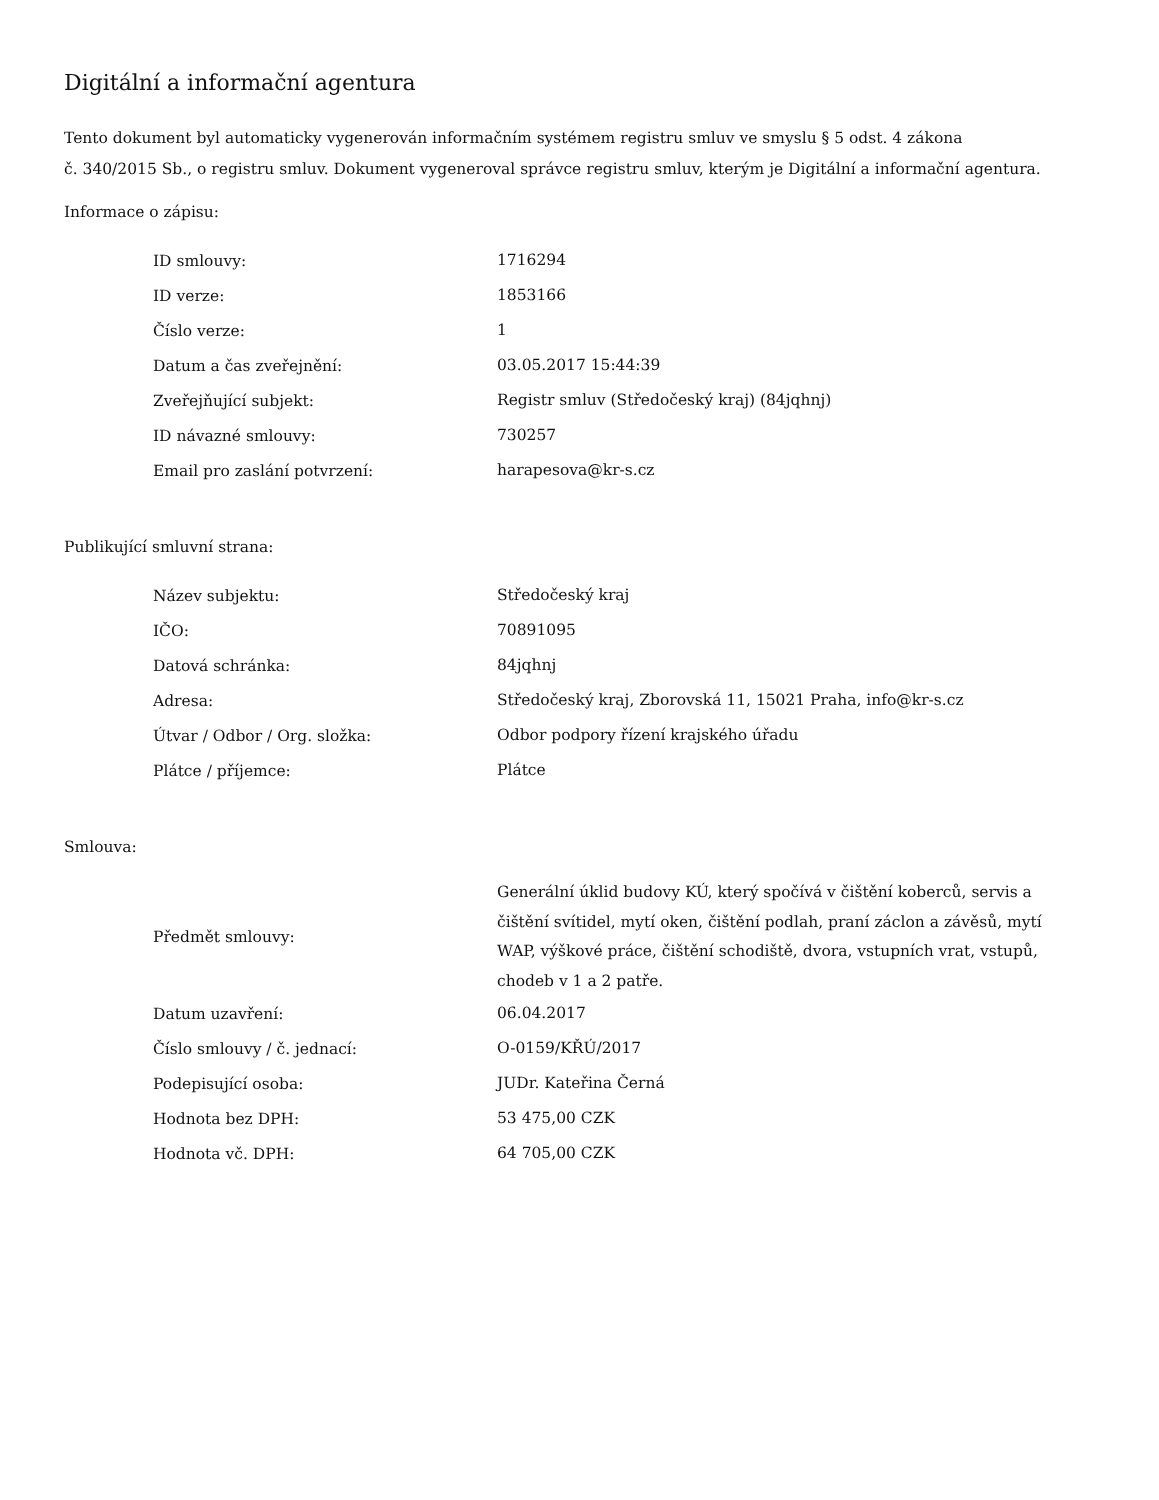Digitální a informační agentura
Tento dokument byl automaticky vygenerován informačním systémem registru smluv ve smyslu § 5 odst. 4 zákona
č. 340/2015 Sb., o registru smluv. Dokument vygeneroval správce registru smluv, kterým je Digitální a informační agentura.
Informace o zápisu:
| ID smlouvy: | 1716294 |
| ID verze: | 1853166 |
| Číslo verze: | 1 |
| Datum a čas zveřejnění: | 03.05.2017 15:44:39 |
| Zveřejňující subjekt: | Registr smluv (Středočeský kraj) (84jqhnj) |
| ID návazné smlouvy: | 730257 |
| Email pro zaslání potvrzení: | harapesova@kr-s.cz |
Publikující smluvní strana:
| Název subjektu: | Středočeský kraj |
| IČO: | 70891095 |
| Datová schránka: | 84jqhnj |
| Adresa: | Středočeský kraj, Zborovská 11, 15021 Praha, info@kr-s.cz |
| Útvar / Odbor / Org. složka: | Odbor podpory řízení krajského úřadu |
| Plátce / příjemce: | Plátce |
Smlouva:
| Předmět smlouvy: | Generální úklid budovy KÚ, který spočívá v čištění koberců, servis a čištění svítidel, mytí oken, čištění podlah, praní záclon a závěsů, mytí WAP, výškové práce, čištění schodiště, dvora, vstupních vrat, vstupů, chodeb v 1 a 2 patře. |
| Datum uzavření: | 06.04.2017 |
| Číslo smlouvy / č. jednací: | O-0159/KŘÚ/2017 |
| Podepisující osoba: | JUDr. Kateřina Černá |
| Hodnota bez DPH: | 53 475,00 CZK |
| Hodnota vč. DPH: | 64 705,00 CZK |